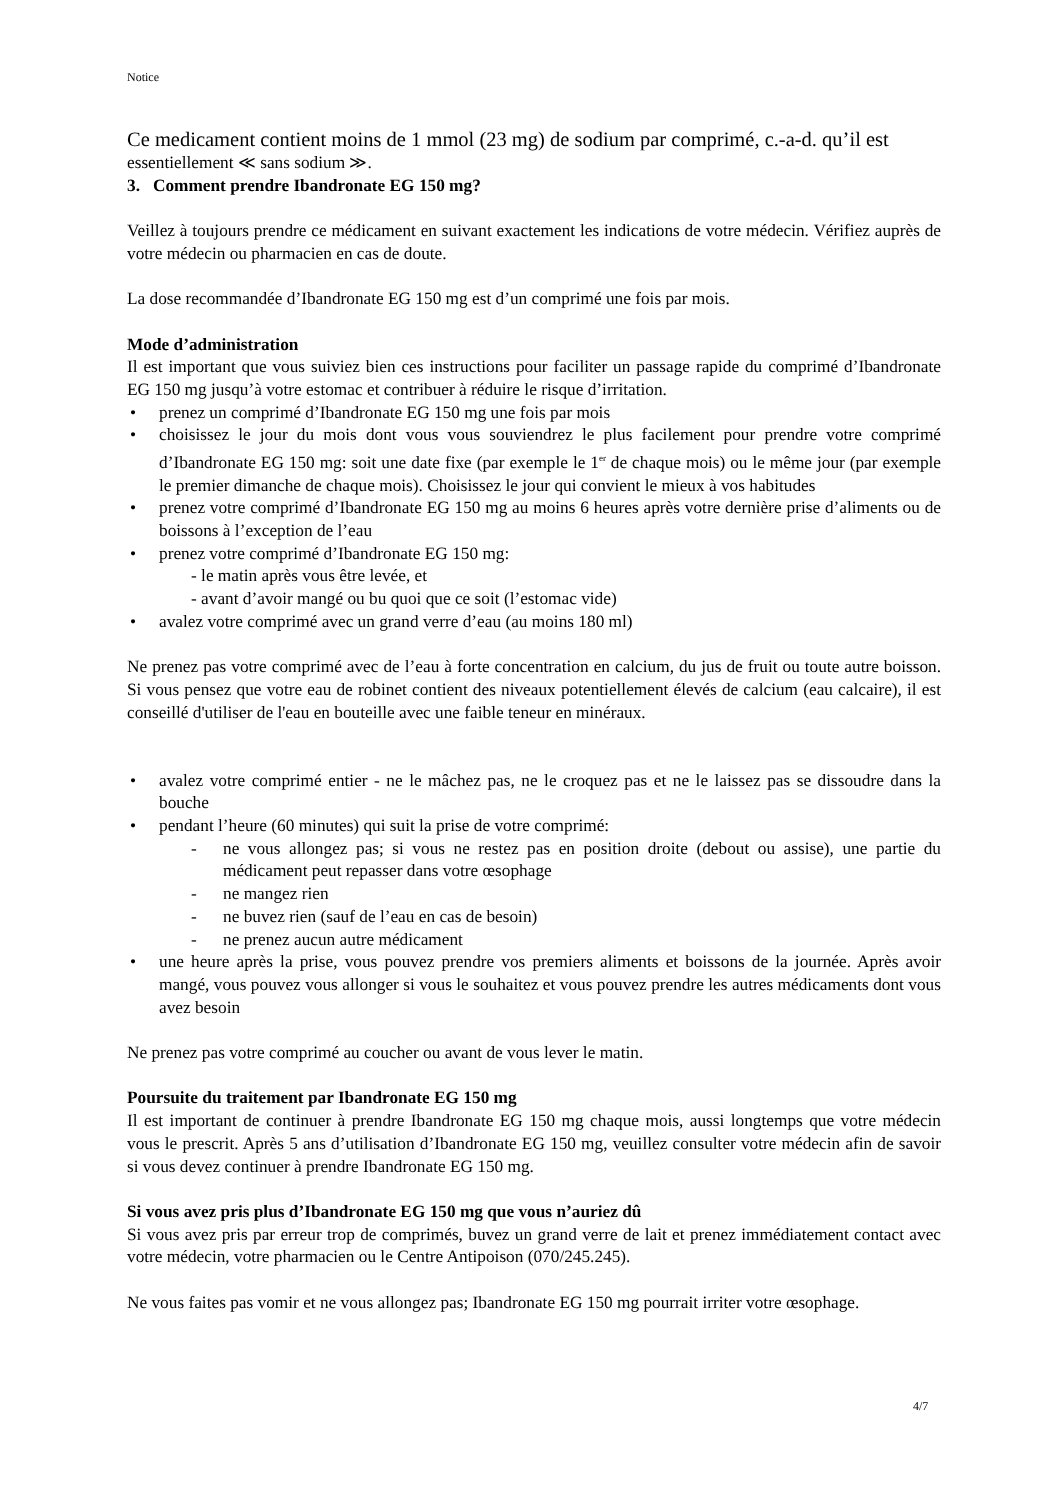Notice
Ce medicament contient moins de 1 mmol (23 mg) de sodium par comprimé, c.-a-d. qu’il est
essentiellement ≪ sans sodium ≫.
3. Comment prendre Ibandronate EG 150 mg?
Veillez à toujours prendre ce médicament en suivant exactement les indications de votre médecin. Vérifiez auprès de votre médecin ou pharmacien en cas de doute.
La dose recommandée d’Ibandronate EG 150 mg est d’un comprimé une fois par mois.
Mode d’administration
Il est important que vous suiviez bien ces instructions pour faciliter un passage rapide du comprimé d’Ibandronate EG 150 mg jusqu’à votre estomac et contribuer à réduire le risque d’irritation.
• prenez un comprimé d’Ibandronate EG 150 mg une fois par mois
• choisissez le jour du mois dont vous vous souviendrez le plus facilement pour prendre votre comprimé d’Ibandronate EG 150 mg: soit une date fixe (par exemple le 1<sup>er</sup> de chaque mois) ou le même jour (par exemple le premier dimanche de chaque mois). Choisissez le jour qui convient le mieux à vos habitudes
• prenez votre comprimé d’Ibandronate EG 150 mg au moins 6 heures après votre dernière prise d’aliments ou de boissons à l’exception de l’eau
• prenez votre comprimé d’Ibandronate EG 150 mg:
- le matin après vous être levée, et
- avant d’avoir mangé ou bu quoi que ce soit (l’estomac vide)
• avalez votre comprimé avec un grand verre d’eau (au moins 180 ml)
Ne prenez pas votre comprimé avec de l’eau à forte concentration en calcium, du jus de fruit ou toute autre boisson. Si vous pensez que votre eau de robinet contient des niveaux potentiellement élevés de calcium (eau calcaire), il est conseillé d'utiliser de l'eau en bouteille avec une faible teneur en minéraux.
• avalez votre comprimé entier - ne le mâchez pas, ne le croquez pas et ne le laissez pas se dissoudre dans la bouche
• pendant l’heure (60 minutes) qui suit la prise de votre comprimé:
- ne vous allongez pas; si vous ne restez pas en position droite (debout ou assise), une partie du médicament peut repasser dans votre œsophage
- ne mangez rien
- ne buvez rien (sauf de l’eau en cas de besoin)
- ne prenez aucun autre médicament
• une heure après la prise, vous pouvez prendre vos premiers aliments et boissons de la journée. Après avoir mangé, vous pouvez vous allonger si vous le souhaitez et vous pouvez prendre les autres médicaments dont vous avez besoin
Ne prenez pas votre comprimé au coucher ou avant de vous lever le matin.
Poursuite du traitement par Ibandronate EG 150 mg
Il est important de continuer à prendre Ibandronate EG 150 mg chaque mois, aussi longtemps que votre médecin vous le prescrit. Après 5 ans d’utilisation d’Ibandronate EG 150 mg, veuillez consulter votre médecin afin de savoir si vous devez continuer à prendre Ibandronate EG 150 mg.
Si vous avez pris plus d’Ibandronate EG 150 mg que vous n’auriez dû
Si vous avez pris par erreur trop de comprimés, buvez un grand verre de lait et prenez immédiatement contact avec votre médecin, votre pharmacien ou le Centre Antipoison (070/245.245).
Ne vous faites pas vomir et ne vous allongez pas; Ibandronate EG 150 mg pourrait irriter votre œsophage.
4/7